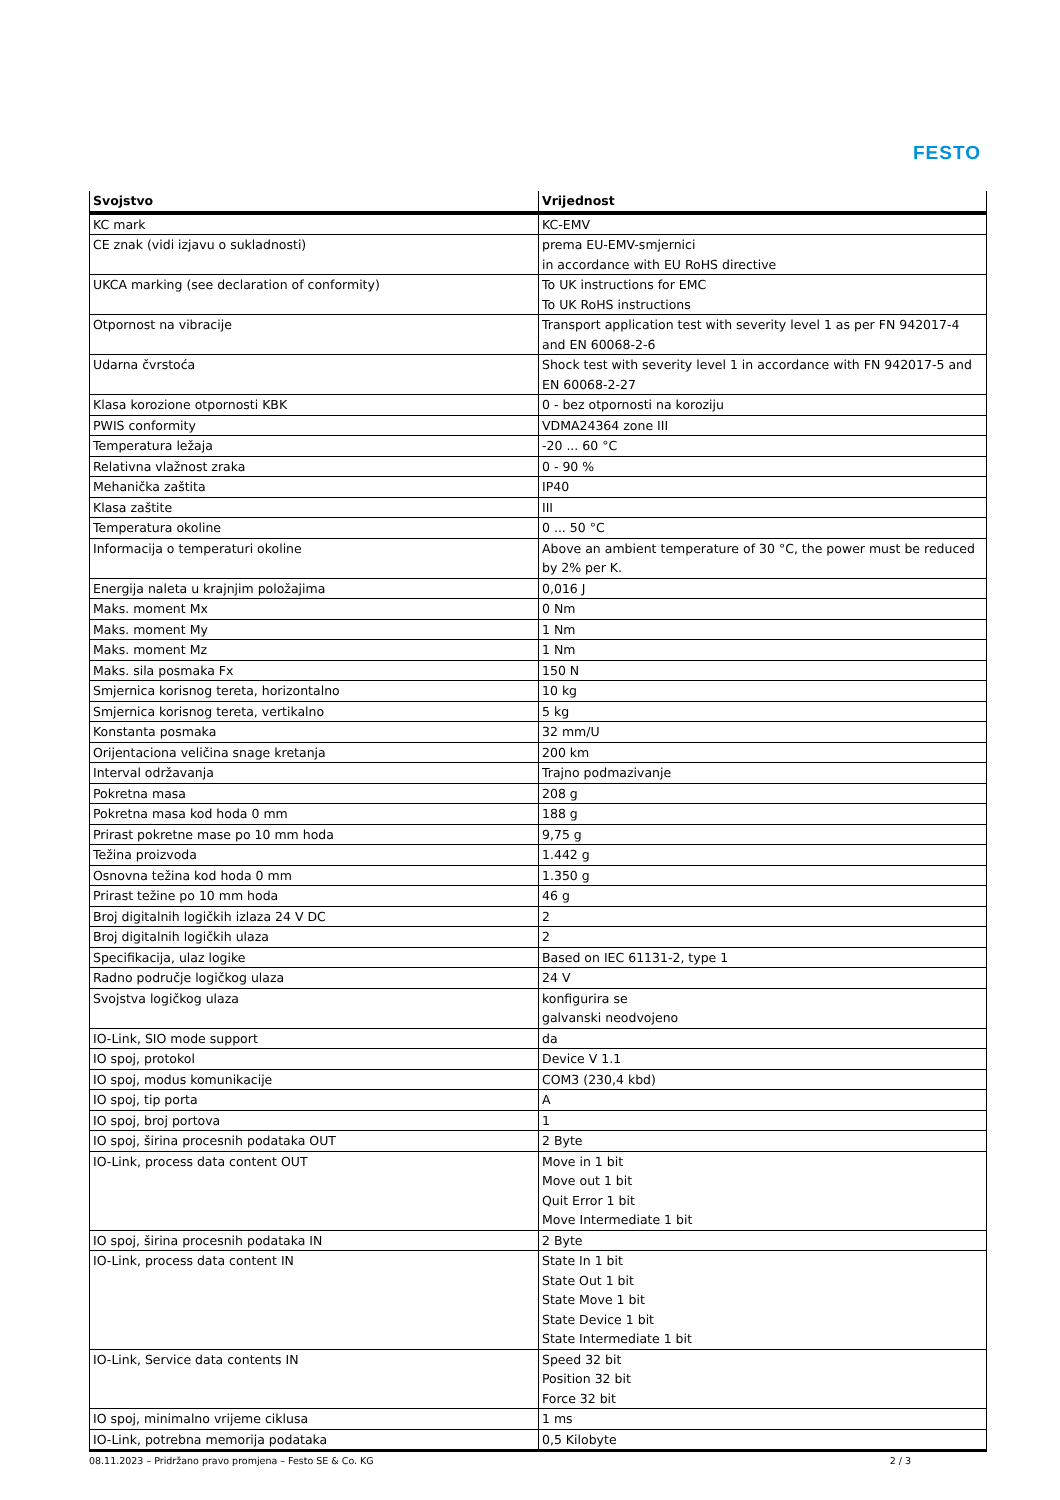FESTO
| Svojstvo | Vrijednost |
| --- | --- |
| KC mark | KC-EMV |
| CE znak (vidi izjavu o sukladnosti) | prema EU-EMV-smjernici in accordance with EU RoHS directive |
| UKCA marking (see declaration of conformity) | To UK instructions for EMC To UK RoHS instructions |
| Otpornost na vibracije | Transport application test with severity level 1 as per FN 942017-4 and EN 60068-2-6 |
| Udarna čvrstoća | Shock test with severity level 1 in accordance with FN 942017-5 and EN 60068-2-27 |
| Klasa korozione otpornosti KBK | 0 - bez otpornosti na koroziju |
| PWIS conformity | VDMA24364 zone III |
| Temperatura ležaja | -20 ... 60 °C |
| Relativna vlažnost zraka | 0 - 90 % |
| Mehanička zaštita | IP40 |
| Klasa zaštite | III |
| Temperatura okoline | 0 ... 50 °C |
| Informacija o temperaturi okoline | Above an ambient temperature of 30 °C, the power must be reduced by 2% per K. |
| Energija naleta u krajnjim položajima | 0,016 J |
| Maks. moment Mx | 0 Nm |
| Maks. moment My | 1 Nm |
| Maks. moment Mz | 1 Nm |
| Maks. sila posmaka Fx | 150 N |
| Smjernica korisnog tereta, horizontalno | 10 kg |
| Smjernica korisnog tereta, vertikalno | 5 kg |
| Konstanta posmaka | 32 mm/U |
| Orijentaciona veličina snage kretanja | 200 km |
| Interval održavanja | Trajno podmazivanje |
| Pokretna masa | 208 g |
| Pokretna masa kod hoda 0 mm | 188 g |
| Prirast pokretne mase po 10 mm hoda | 9,75 g |
| Težina proizvoda | 1.442 g |
| Osnovna težina kod hoda 0 mm | 1.350 g |
| Prirast težine po 10 mm hoda | 46 g |
| Broj digitalnih logičkih izlaza 24 V DC | 2 |
| Broj digitalnih logičkih ulaza | 2 |
| Specifikacija, ulaz logike | Based on IEC 61131-2, type 1 |
| Radno područje logičkog ulaza | 24 V |
| Svojstva logičkog ulaza | konfigurira se galvanski neodvojeno |
| IO-Link, SIO mode support | da |
| IO spoj, protokol | Device V 1.1 |
| IO spoj, modus komunikacije | COM3 (230,4 kbd) |
| IO spoj, tip porta | A |
| IO spoj, broj portova | 1 |
| IO spoj, širina procesnih podataka OUT | 2 Byte |
| IO-Link, process data content OUT | Move in 1 bit Move out 1 bit Quit Error 1 bit Move Intermediate 1 bit |
| IO spoj, širina procesnih podataka IN | 2 Byte |
| IO-Link, process data content IN | State In 1 bit State Out 1 bit State Move 1 bit State Device 1 bit State Intermediate 1 bit |
| IO-Link, Service data contents IN | Speed 32 bit Position 32 bit Force 32 bit |
| IO spoj, minimalno vrijeme ciklusa | 1 ms |
| IO-Link, potrebna memorija podataka | 0,5 Kilobyte |
08.11.2023 – Pridržano pravo promjena – Festo SE & Co. KG 2 / 3